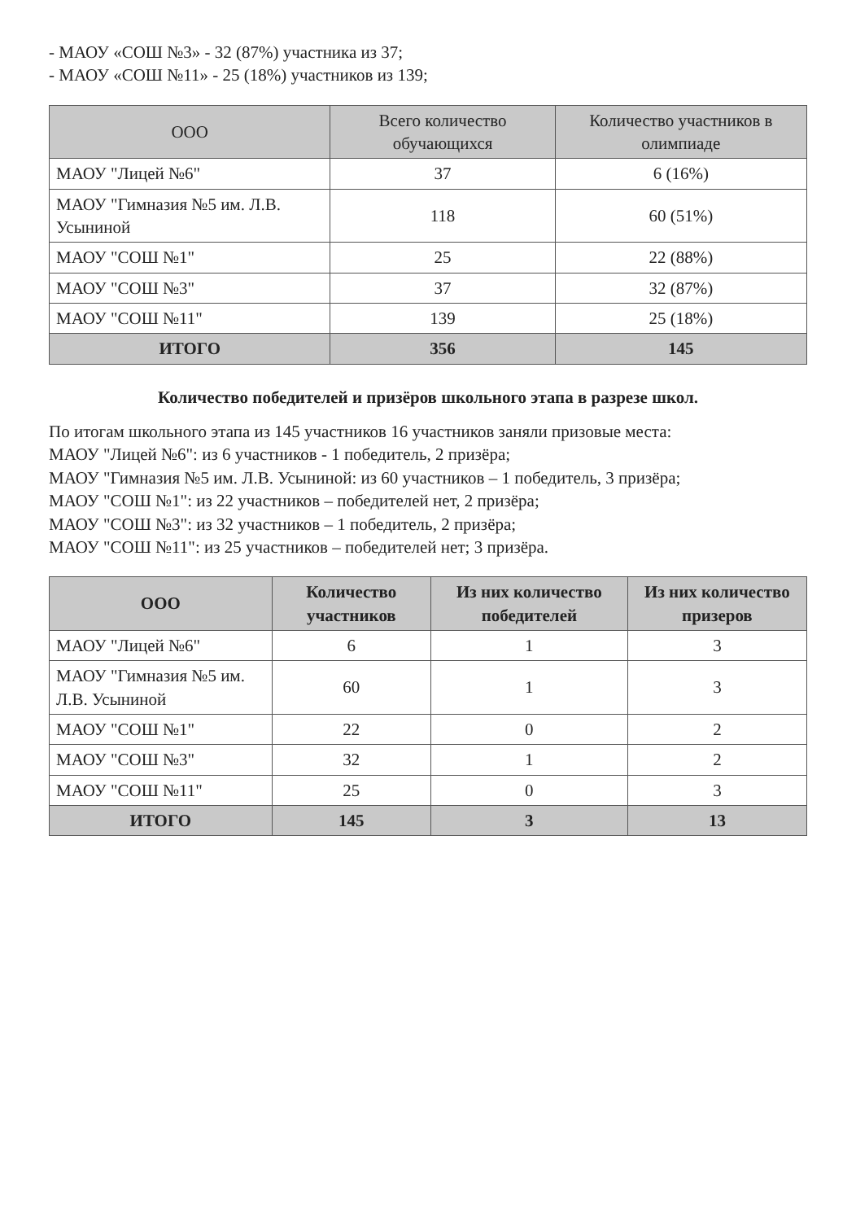- МАОУ «СОШ №3» - 32 (87%) участника из 37;
- МАОУ «СОШ №11» - 25 (18%) участников из 139;
| ООО | Всего количество обучающихся | Количество участников в олимпиаде |
| --- | --- | --- |
| МАОУ "Лицей №6" | 37 | 6 (16%) |
| МАОУ "Гимназия №5 им. Л.В. Усыниной | 118 | 60 (51%) |
| МАОУ "СОШ №1" | 25 | 22 (88%) |
| МАОУ "СОШ №3" | 37 | 32 (87%) |
| МАОУ "СОШ №11" | 139 | 25 (18%) |
| ИТОГО | 356 | 145 |
Количество победителей и призёров школьного этапа в разрезе школ.
По итогам школьного этапа из 145 участников 16 участников заняли призовые места:
МАОУ "Лицей №6": из 6 участников - 1 победитель, 2 призёра;
МАОУ "Гимназия №5 им. Л.В. Усыниной: из 60 участников – 1 победитель, 3 призёра;
МАОУ "СОШ №1": из 22 участников – победителей нет, 2 призёра;
МАОУ "СОШ №3": из 32 участников – 1 победитель, 2 призёра;
МАОУ "СОШ №11": из 25 участников – победителей нет; 3 призёра.
| ООО | Количество участников | Из них количество победителей | Из них количество призеров |
| --- | --- | --- | --- |
| МАОУ "Лицей №6" | 6 | 1 | 3 |
| МАОУ "Гимназия №5 им. Л.В. Усыниной | 60 | 1 | 3 |
| МАОУ "СОШ №1" | 22 | 0 | 2 |
| МАОУ "СОШ №3" | 32 | 1 | 2 |
| МАОУ "СОШ №11" | 25 | 0 | 3 |
| ИТОГО | 145 | 3 | 13 |